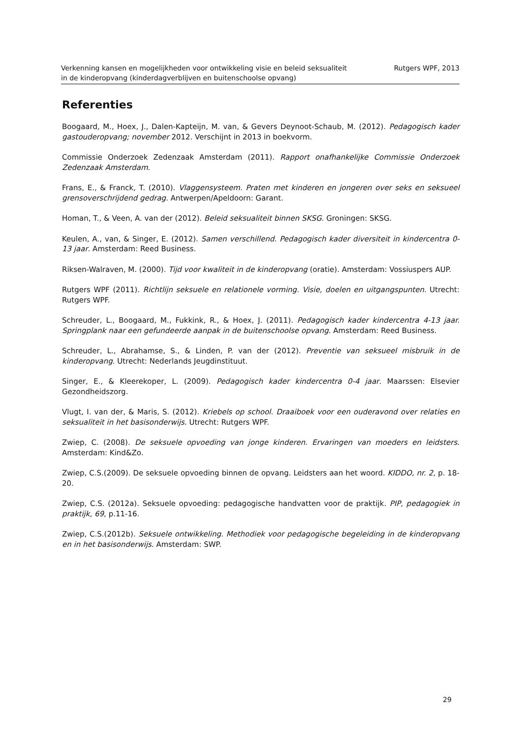Verkenning kansen en mogelijkheden voor ontwikkeling visie en beleid seksualiteit
in de kinderopvang (kinderdagverblijven en buitenschoolse opvang)
Rutgers WPF, 2013
Referenties
Boogaard, M., Hoex, J., Dalen-Kapteijn, M. van, & Gevers Deynoot-Schaub, M. (2012). Pedagogisch kader gastouderopvang; november 2012. Verschijnt in 2013 in boekvorm.
Commissie Onderzoek Zedenzaak Amsterdam (2011). Rapport onafhankelijke Commissie Onderzoek Zedenzaak Amsterdam.
Frans, E., & Franck, T. (2010). Vlaggensysteem. Praten met kinderen en jongeren over seks en seksueel grensoverschrijdend gedrag. Antwerpen/Apeldoorn: Garant.
Homan, T., & Veen, A. van der (2012). Beleid seksualiteit binnen SKSG. Groningen: SKSG.
Keulen, A., van, & Singer, E. (2012). Samen verschillend. Pedagogisch kader diversiteit in kindercentra 0-13 jaar. Amsterdam: Reed Business.
Riksen-Walraven, M. (2000). Tijd voor kwaliteit in de kinderopvang (oratie). Amsterdam: Vossiuspers AUP.
Rutgers WPF (2011). Richtlijn seksuele en relationele vorming. Visie, doelen en uitgangspunten. Utrecht: Rutgers WPF.
Schreuder, L., Boogaard, M., Fukkink, R., & Hoex, J. (2011). Pedagogisch kader kindercentra 4-13 jaar. Springplank naar een gefundeerde aanpak in de buitenschoolse opvang. Amsterdam: Reed Business.
Schreuder, L., Abrahamse, S., & Linden, P. van der (2012). Preventie van seksueel misbruik in de kinderopvang. Utrecht: Nederlands Jeugdinstituut.
Singer, E., & Kleerekoper, L. (2009). Pedagogisch kader kindercentra 0-4 jaar. Maarssen: Elsevier Gezondheidszorg.
Vlugt, I. van der, & Maris, S. (2012). Kriebels op school. Draaiboek voor een ouderavond over relaties en seksualiteit in het basisonderwijs. Utrecht: Rutgers WPF.
Zwiep, C. (2008). De seksuele opvoeding van jonge kinderen. Ervaringen van moeders en leidsters. Amsterdam: Kind&Zo.
Zwiep, C.S.(2009). De seksuele opvoeding binnen de opvang. Leidsters aan het woord. KIDDO, nr. 2, p. 18-20.
Zwiep, C.S. (2012a). Seksuele opvoeding: pedagogische handvatten voor de praktijk. PIP, pedagogiek in praktijk, 69, p.11-16.
Zwiep, C.S.(2012b). Seksuele ontwikkeling. Methodiek voor pedagogische begeleiding in de kinderopvang en in het basisonderwijs. Amsterdam: SWP.
29